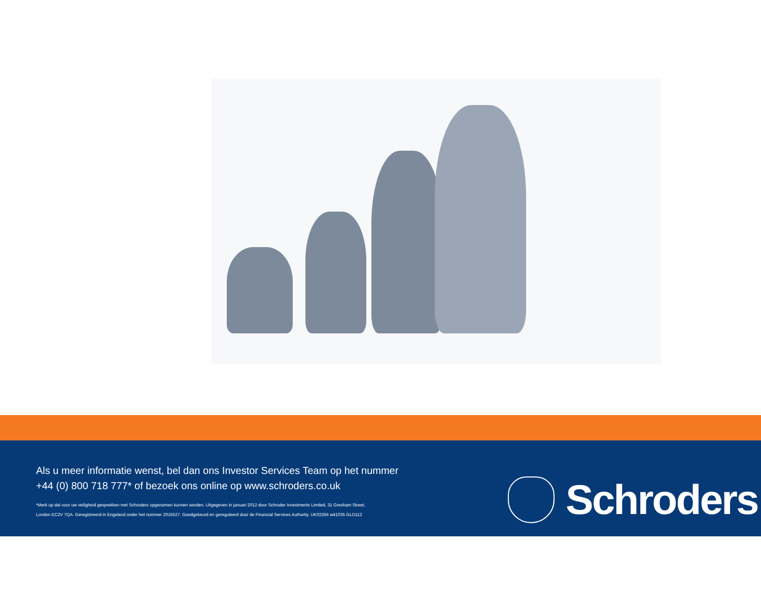Als u meer informatie wenst, bel dan ons Investor Services Team op het nummer
+44 (0) 800 718 777* of bezoek ons online op www.schroders.co.uk
*Merk op dat voor uw veiligheid gesprekken met Schroders opgenomen kunnen worden. Uitgegeven in januari 2012 door Schroder Investments Limited, 31 Gresham Street,
London EC2V 7QA. Geregistreerd in Engeland onder het nummer 2015527. Goedgekeurd en gereguleerd door de Financial Services Authority. UK02356 w41035 GLO112
Schroders